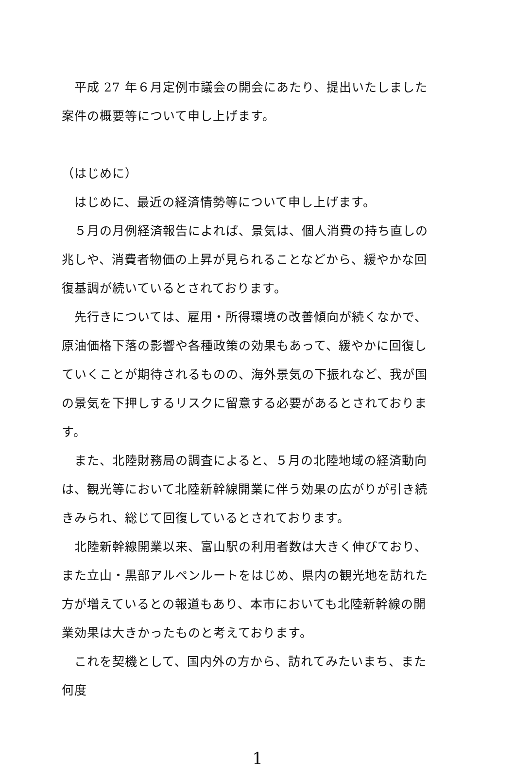平成 27 年６月定例市議会の開会にあたり、提出いたしました案件の概要等について申し上げます。
（はじめに）
　はじめに、最近の経済情勢等について申し上げます。
　５月の月例経済報告によれば、景気は、個人消費の持ち直しの兆しや、消費者物価の上昇が見られることなどから、緩やかな回復基調が続いているとされております。
　先行きについては、雇用・所得環境の改善傾向が続くなかで、原油価格下落の影響や各種政策の効果もあって、緩やかに回復していくことが期待されるものの、海外景気の下振れなど、我が国の景気を下押しするリスクに留意する必要があるとされております。
　また、北陸財務局の調査によると、５月の北陸地域の経済動向は、観光等において北陸新幹線開業に伴う効果の広がりが引き続きみられ、総じて回復しているとされております。
　北陸新幹線開業以来、富山駅の利用者数は大きく伸びており、また立山・黒部アルペンルートをはじめ、県内の観光地を訪れた方が増えているとの報道もあり、本市においても北陸新幹線の開業効果は大きかったものと考えております。
　これを契機として、国内外の方から、訪れてみたいまち、また何度
1